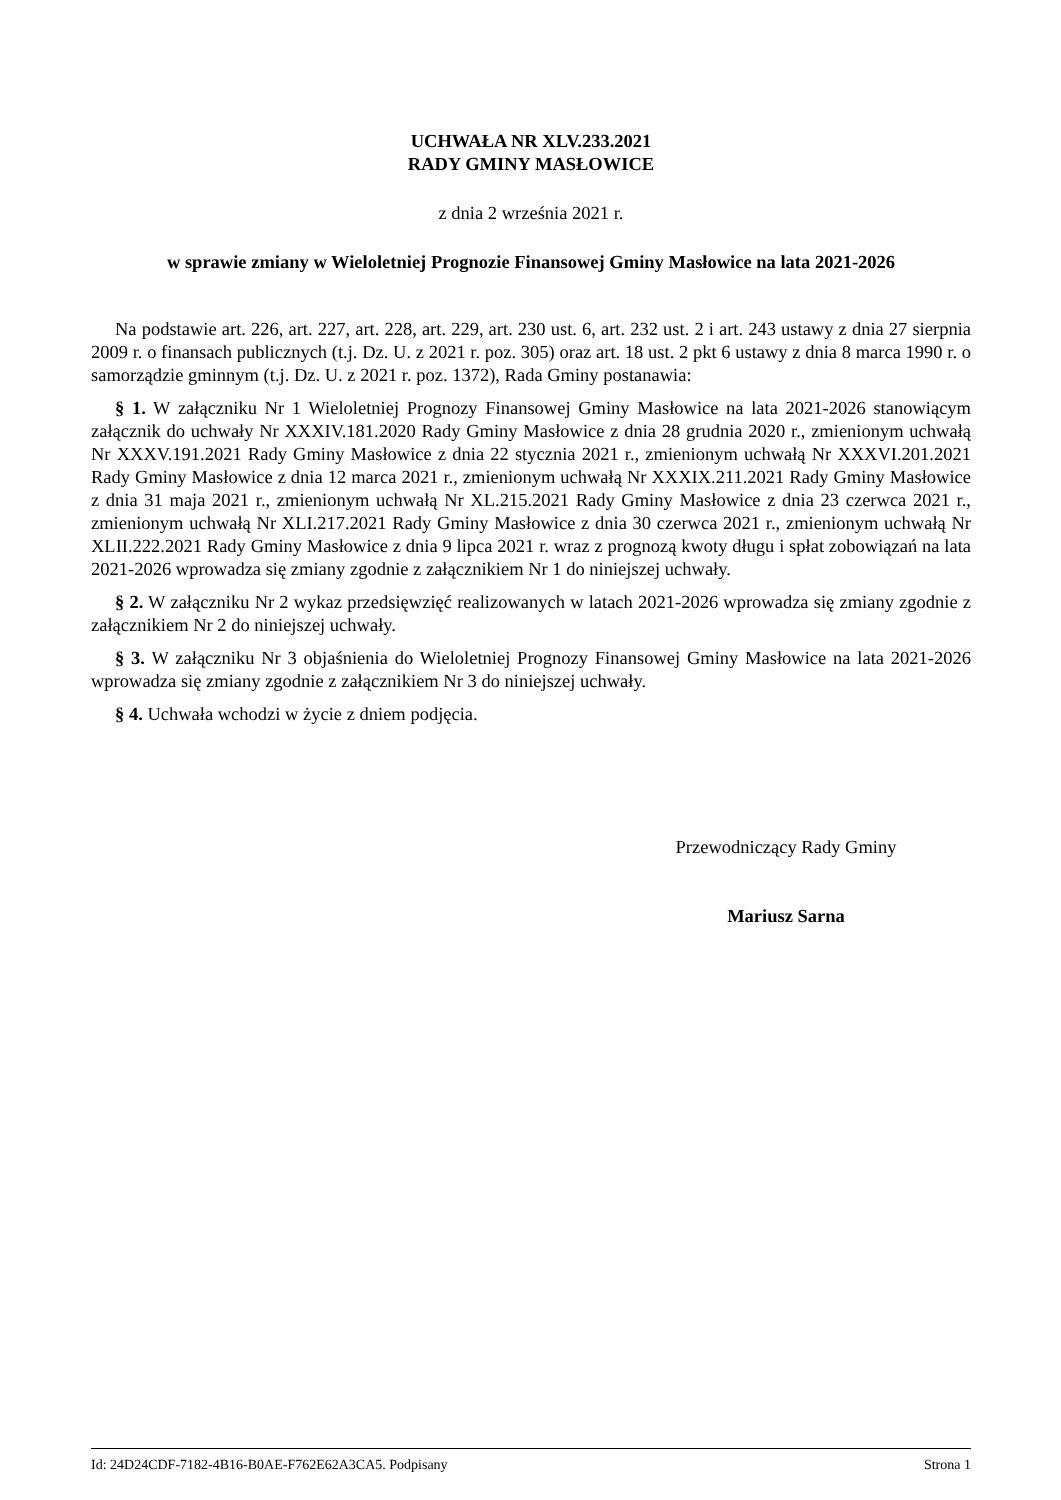UCHWAŁA NR XLV.233.2021
RADY GMINY MASŁOWICE
z dnia 2 września 2021 r.
w sprawie zmiany w Wieloletniej Prognozie Finansowej Gminy Masłowice na lata 2021-2026
Na podstawie art. 226, art. 227, art. 228, art. 229, art. 230 ust. 6, art. 232 ust. 2 i art. 243 ustawy z dnia 27 sierpnia 2009 r. o finansach publicznych (t.j. Dz. U. z 2021 r. poz. 305) oraz art. 18 ust. 2 pkt 6 ustawy z dnia 8 marca 1990 r. o samorządzie gminnym (t.j. Dz. U. z 2021 r. poz. 1372), Rada Gminy postanawia:
§ 1. W załączniku Nr 1 Wieloletniej Prognozy Finansowej Gminy Masłowice na lata 2021-2026 stanowiącym załącznik do uchwały Nr XXXIV.181.2020 Rady Gminy Masłowice z dnia 28 grudnia 2020 r., zmienionym uchwałą Nr XXXV.191.2021 Rady Gminy Masłowice z dnia 22 stycznia 2021 r., zmienionym uchwałą Nr XXXVI.201.2021 Rady Gminy Masłowice z dnia 12 marca 2021 r., zmienionym uchwałą Nr XXXIX.211.2021 Rady Gminy Masłowice z dnia 31 maja 2021 r., zmienionym uchwałą Nr XL.215.2021 Rady Gminy Masłowice z dnia 23 czerwca 2021 r., zmienionym uchwałą Nr XLI.217.2021 Rady Gminy Masłowice z dnia 30 czerwca 2021 r., zmienionym uchwałą Nr XLII.222.2021 Rady Gminy Masłowice z dnia 9 lipca 2021 r. wraz z prognozą kwoty długu i spłat zobowiązań na lata 2021-2026 wprowadza się zmiany zgodnie z załącznikiem Nr 1 do niniejszej uchwały.
§ 2. W załączniku Nr 2 wykaz przedsięwzięć realizowanych w latach 2021-2026 wprowadza się zmiany zgodnie z załącznikiem Nr 2 do niniejszej uchwały.
§ 3. W załączniku Nr 3 objaśnienia do Wieloletniej Prognozy Finansowej Gminy Masłowice na lata 2021-2026 wprowadza się zmiany zgodnie z załącznikiem Nr 3 do niniejszej uchwały.
§ 4. Uchwała wchodzi w życie z dniem podjęcia.
Przewodniczący Rady Gminy
Mariusz Sarna
Id: 24D24CDF-7182-4B16-B0AE-F762E62A3CA5. Podpisany Strona 1